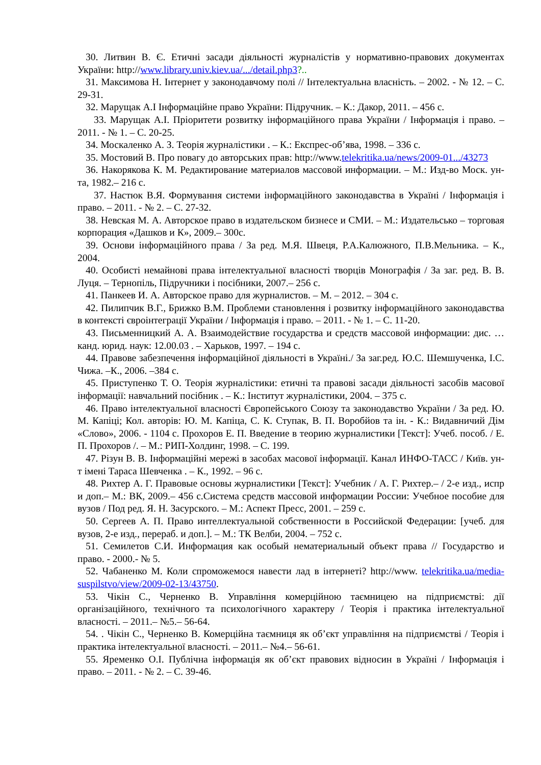30. Литвин В. Є. Етичні засади діяльності журналістів у нормативно-правових документах України: http://www.library.univ.kiev.ua/.../detail.php3?..
31. Максимова Н. Інтернет у законодавчому полі // Інтелектуальна власність. – 2002. - № 12. – С. 29-31.
32. Марущак А.І Інформаційне право України: Підручник. – К.: Дакор, 2011. – 456 с.
33. Марущак А.І. Пріоритети розвитку інформаційного права України / Інформація і право. – 2011. - № 1. – С. 20-25.
34. Москаленко А. З. Теорія журналістики . – К.: Експрес-об’ява, 1998. – 336 с.
35. Мостовий В. Про повагу до авторських прав: http://www.telekritika.ua/news/2009-01.../43273
36. Накорякова К. М. Редактирование материалов массовой информации. – М.: Изд-во Моск. ун-та, 1982.– 216 с.
37. Настюк В.Я. Формування системи інформаційного законодавства в Україні / Інформація і право. – 2011. - № 2. – С. 27-32.
38. Невская М. А. Авторское право в издательском бизнесе и СМИ. – М.: Издательсько – торговая корпорация «Дашков и К», 2009.– 300с.
39. Основи інформаційного права / За ред. М.Я. Швеця, Р.А.Калюжного, П.В.Мельника. – К., 2004.
40. Особисті немайнові права інтелектуальної власності творців Монографія / За заг. ред. В. В. Луця. – Тернопіль, Підручники і посібники, 2007.– 256 с.
41. Панкеев И. А. Авторское право для журналистов. – М. – 2012. – 304 с.
42. Пилипчик В.Г., Брижко В.М. Проблеми становлення і розвитку інформаційного законодавства в контексті євроінтеграції України / Інформація і право. – 2011. - № 1. – С. 11-20.
43. Письменницкий А. А. Взаимодействие государства и средств массовой информации: дис. … канд. юрид. наук: 12.00.03 . – Харьков, 1997. – 194 с.
44. Правове забезпечення інформаційної діяльності в Україні./ За заг.ред. Ю.С. Шемшученка, І.С. Чижа. –К., 2006. –384 с.
45. Приступенко Т. О. Теорія журналістики: етичні та правові засади діяльності засобів масової інформації: навчальний посібник . – К.: Інститут журналістики, 2004. – 375 с.
46. Право інтелектуальної власності Європейського Союзу та законодавство України / За ред. Ю. М. Капіці; Кол. авторів: Ю. М. Капіца, С. К. Ступак, В. П. Воробйов та ін. - К.: Видавничий Дім «Слово», 2006. - 1104 с. Прохоров Е. П. Введение в теорию журналистики [Текст]: Учеб. пособ. / Е. П. Прохоров /. – М.: РИП-Холдинг, 1998. – С. 199.
47. Різун В. В. Інформаційні мережі в засобах масової інформації. Канал ИНФО-ТАСС / Київ. ун-т імені Тараса Шевченка . – К., 1992. – 96 с.
48. Рихтер А. Г. Правовые основы журналистики [Текст]: Учебник / А. Г. Рихтер.– / 2-е изд., испр и доп.– М.: ВК, 2009.– 456 с.Система средств массовой информации России: Учебное пособие для вузов / Под ред. Я. Н. Засурского. – М.: Аспект Пресс, 2001. – 259 с.
50. Сергеев А. П. Право интеллектуальной собственности в Российской Федерации: [учеб. для вузов, 2-е изд., перераб. и доп.]. – М.: ТК Велби, 2004. – 752 с.
51. Семилетов С.И. Информация как особый нематериальный объект права // Государство и право. - 2000.- № 5.
52. Чабаненко М. Коли спроможемося навести лад в інтернеті? http://www. telekritika.ua/media-suspilstvo/view/2009-02-13/43750.
53. Чікін С., Черненко В. Управління комерційною таємницею на підприємстві: дії організаційного, технічного та психологічного характеру / Теорія і практика інтелектуальної власності. – 2011.– №5.– 56-64.
54. . Чікін С., Черненко В. Комерційна таємниця як об’єкт управління на підприємстві / Теорія і практика інтелектуальної власності. – 2011.– №4.– 56-61.
55. Яременко О.І. Публічна інформація як об’єкт правових відносин в Україні / Інформація і право. – 2011. - № 2. – С. 39-46.